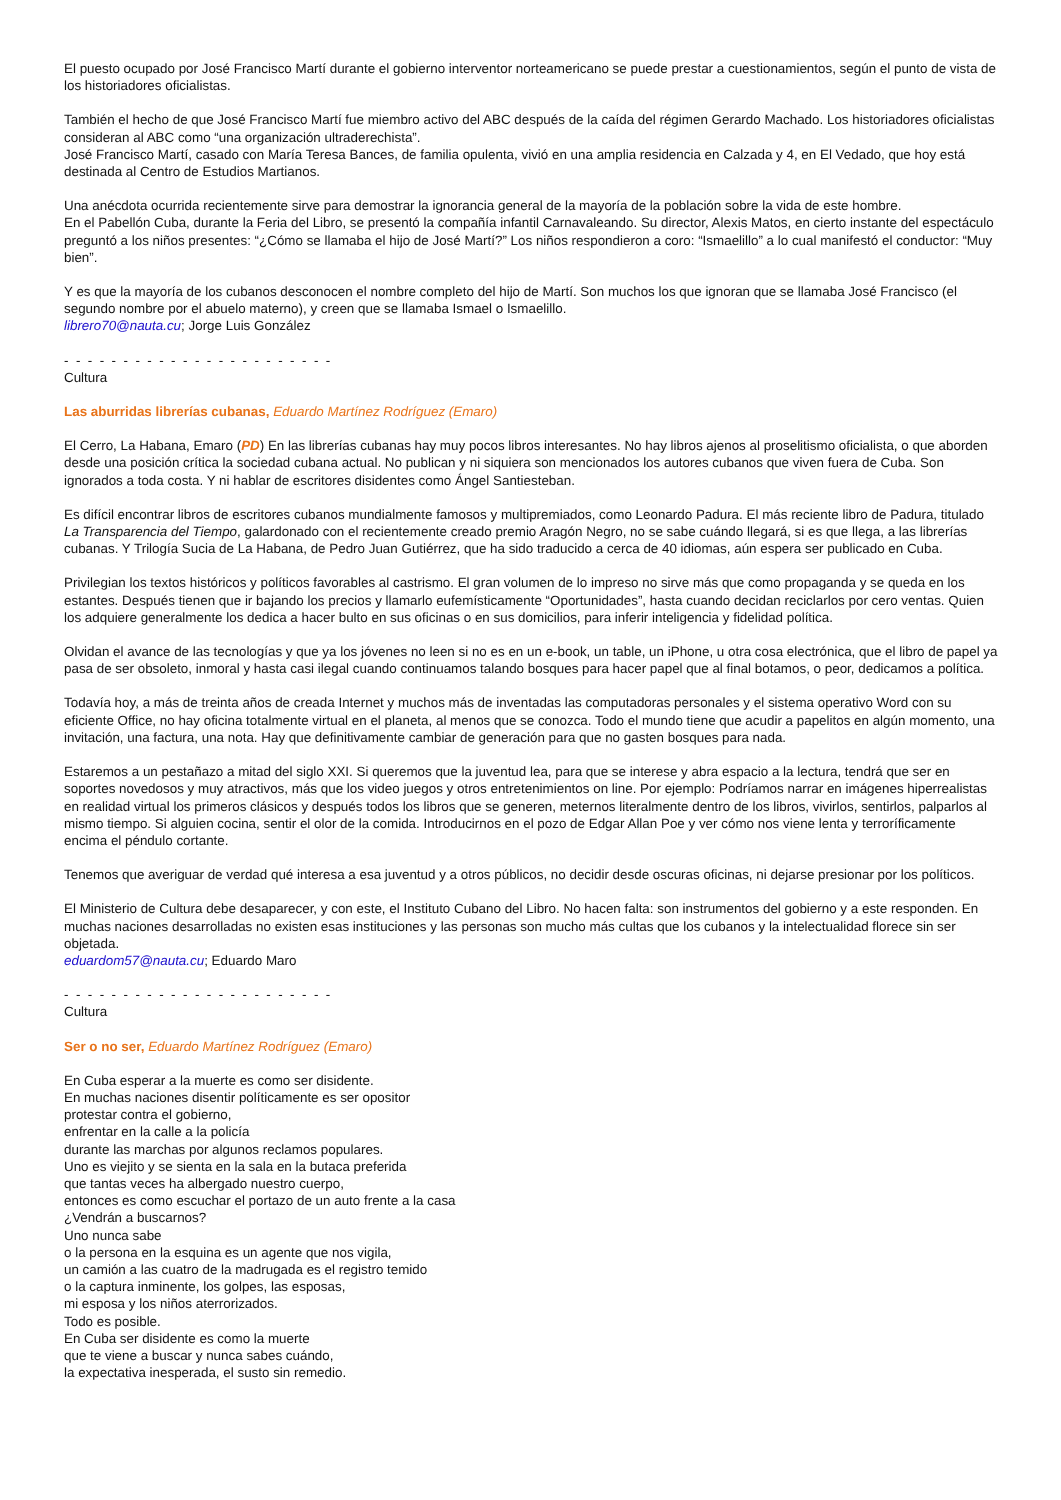El puesto ocupado por José Francisco Martí durante el gobierno interventor norteamericano se puede prestar a cuestionamientos, según el punto de vista de los historiadores oficialistas.
También el hecho de que José Francisco Martí fue miembro activo del ABC después de la caída del régimen Gerardo Machado. Los historiadores oficialistas consideran al ABC como “una organización ultraderechista”.
José Francisco Martí, casado con María Teresa Bances, de familia opulenta, vivió en una amplia residencia en Calzada y 4, en El Vedado, que hoy está destinada al Centro de Estudios Martianos.
Una anécdota ocurrida recientemente sirve para demostrar la ignorancia general de la mayoría de la población sobre la vida de este hombre.
En el Pabellón Cuba, durante la Feria del Libro, se presentó la compañía infantil Carnavaleando. Su director, Alexis Matos, en cierto instante del espectáculo preguntó a los niños presentes: “¿Cómo se llamaba el hijo de José Martí?” Los niños respondieron a coro: “Ismaelillo” a lo cual manifestó el conductor: “Muy bien”.
Y es que la mayoría de los cubanos desconocen el nombre completo del hijo de Martí. Son muchos los que ignoran que se llamaba José Francisco (el segundo nombre por el abuelo materno), y creen que se llamaba Ismael o Ismaelillo.
librero70@nauta.cu; Jorge Luis González
- - - - - - - - - - - - - - - - - - - - - - -
Cultura
Las aburridas librerías cubanas, Eduardo Martínez Rodríguez (Emaro)
El Cerro, La Habana, Emaro (PD) En las librerías cubanas hay muy pocos libros interesantes. No hay libros ajenos al proselitismo oficialista, o que aborden desde una posición crítica la sociedad cubana actual. No publican y ni siquiera son mencionados los autores cubanos que viven fuera de Cuba. Son ignorados a toda costa. Y ni hablar de escritores disidentes como Ángel Santiesteban.
Es difícil encontrar libros de escritores cubanos mundialmente famosos y multipremiados, como Leonardo Padura. El más reciente libro de Padura, titulado La Transparencia del Tiempo, galardonado con el recientemente creado premio Aragón Negro, no se sabe cuándo llegará, si es que llega, a las librerías cubanas. Y Trilogía Sucia de La Habana, de Pedro Juan Gutiérrez, que ha sido traducido a cerca de 40 idiomas, aún espera ser publicado en Cuba.
Privilegian los textos históricos y políticos favorables al castrismo. El gran volumen de lo impreso no sirve más que como propaganda y se queda en los estantes. Después tienen que ir bajando los precios y llamarlo eufemísticamente “Oportunidades”, hasta cuando decidan reciclarlos por cero ventas. Quien los adquiere generalmente los dedica a hacer bulto en sus oficinas o en sus domicilios, para inferir inteligencia y fidelidad política.
Olvidan el avance de las tecnologías y que ya los jóvenes no leen si no es en un e-book, un table, un iPhone, u otra cosa electrónica, que el libro de papel ya pasa de ser obsoleto, inmoral y hasta casi ilegal cuando continuamos talando bosques para hacer papel que al final botamos, o peor, dedicamos a política.
Todavía hoy, a más de treinta años de creada Internet y muchos más de inventadas las computadoras personales y el sistema operativo Word con su eficiente Office, no hay oficina totalmente virtual en el planeta, al menos que se conozca. Todo el mundo tiene que acudir a papelitos en algún momento, una invitación, una factura, una nota. Hay que definitivamente cambiar de generación para que no gasten bosques para nada.
Estaremos a un pestañazo a mitad del siglo XXI. Si queremos que la juventud lea, para que se interese y abra espacio a la lectura, tendrá que ser en soportes novedosos y muy atractivos, más que los video juegos y otros entretenimientos on line. Por ejemplo: Podríamos narrar en imágenes hiperrealistas en realidad virtual los primeros clásicos y después todos los libros que se generen, meternos literalmente dentro de los libros, vivirlos, sentirlos, palparlos al mismo tiempo. Si alguien cocina, sentir el olor de la comida. Introducirnos en el pozo de Edgar Allan Poe y ver cómo nos viene lenta y terroríficamente encima el péndulo cortante.
Tenemos que averiguar de verdad qué interesa a esa juventud y a otros públicos, no decidir desde oscuras oficinas, ni dejarse presionar por los políticos.
El Ministerio de Cultura debe desaparecer, y con este, el Instituto Cubano del Libro. No hacen falta: son instrumentos del gobierno y a este responden. En muchas naciones desarrolladas no existen esas instituciones y las personas son mucho más cultas que los cubanos y la intelectualidad florece sin ser objetada.
eduardom57@nauta.cu; Eduardo Maro
- - - - - - - - - - - - - - - - - - - - - - -
Cultura
Ser o no ser, Eduardo Martínez Rodríguez (Emaro)
En Cuba esperar a la muerte es como ser disidente.
En muchas naciones disentir políticamente es ser opositor
protestar contra el gobierno,
enfrentar en la calle a la policía
durante las marchas por algunos reclamos populares.
Uno es viejito y se sienta en la sala en la butaca preferida
que tantas veces ha albergado nuestro cuerpo,
entonces es como escuchar el portazo de un auto frente a la casa
¿Vendrán a buscarnos?
Uno nunca sabe
o la persona en la esquina es un agente que nos vigila,
un camión a las cuatro de la madrugada es el registro temido
o la captura inminente, los golpes, las esposas,
mi esposa y los niños aterrorizados.
Todo es posible.
En Cuba ser disidente es como la muerte
que te viene a buscar y nunca sabes cuándo,
la expectativa inesperada, el susto sin remedio.